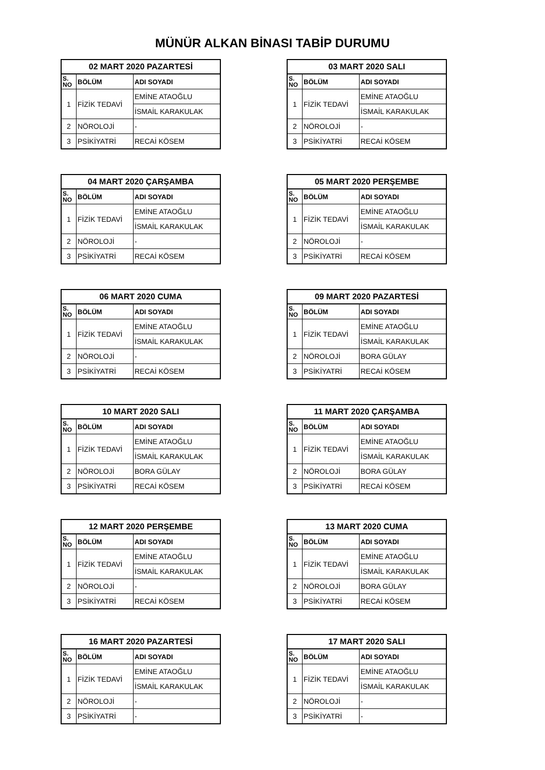MÜNÜR ALKAN BİNASI TABİP DURUMU
| 02 MART 2020 PAZARTESİ | | |
| --- | --- | --- |
| S. NO | BÖLÜM | ADI SOYADI |
| 1 | FİZİK TEDAVİ | EMİNE ATAOĞLU |
| | | İSMAİL KARAKULAK |
| 2 | NÖROLOJİ | - |
| 3 | PSİKİYATRİ | RECAİ KÖSEM |
| 03 MART 2020 SALI | | |
| --- | --- | --- |
| S. NO | BÖLÜM | ADI SOYADI |
| 1 | FİZİK TEDAVİ | EMİNE ATAOĞLU |
| | | İSMAİL KARAKULAK |
| 2 | NÖROLOJİ | - |
| 3 | PSİKİYATRİ | RECAİ KÖSEM |
| 04 MART 2020 ÇARŞAMBA | | |
| --- | --- | --- |
| S. NO | BÖLÜM | ADI SOYADI |
| 1 | FİZİK TEDAVİ | EMİNE ATAOĞLU |
| | | İSMAİL KARAKULAK |
| 2 | NÖROLOJİ | - |
| 3 | PSİKİYATRİ | RECAİ KÖSEM |
| 05 MART 2020 PERŞEMBE | | |
| --- | --- | --- |
| S. NO | BÖLÜM | ADI SOYADI |
| 1 | FİZİK TEDAVİ | EMİNE ATAOĞLU |
| | | İSMAİL KARAKULAK |
| 2 | NÖROLOJİ | - |
| 3 | PSİKİYATRİ | RECAİ KÖSEM |
| 06 MART 2020 CUMA | | |
| --- | --- | --- |
| S. NO | BÖLÜM | ADI SOYADI |
| 1 | FİZİK TEDAVİ | EMİNE ATAOĞLU |
| | | İSMAİL KARAKULAK |
| 2 | NÖROLOJİ | - |
| 3 | PSİKİYATRİ | RECAİ KÖSEM |
| 09 MART 2020 PAZARTESİ | | |
| --- | --- | --- |
| S. NO | BÖLÜM | ADI SOYADI |
| 1 | FİZİK TEDAVİ | EMİNE ATAOĞLU |
| | | İSMAİL KARAKULAK |
| 2 | NÖROLOJİ | BORA GÜLAY |
| 3 | PSİKİYATRİ | RECAİ KÖSEM |
| 10 MART 2020 SALI | | |
| --- | --- | --- |
| S. NO | BÖLÜM | ADI SOYADI |
| 1 | FİZİK TEDAVİ | EMİNE ATAOĞLU |
| | | İSMAİL KARAKULAK |
| 2 | NÖROLOJİ | BORA GÜLAY |
| 3 | PSİKİYATRİ | RECAİ KÖSEM |
| 11 MART 2020 ÇARŞAMBA | | |
| --- | --- | --- |
| S. NO | BÖLÜM | ADI SOYADI |
| 1 | FİZİK TEDAVİ | EMİNE ATAOĞLU |
| | | İSMAİL KARAKULAK |
| 2 | NÖROLOJİ | BORA GÜLAY |
| 3 | PSİKİYATRİ | RECAİ KÖSEM |
| 12 MART 2020 PERŞEMBE | | |
| --- | --- | --- |
| S. NO | BÖLÜM | ADI SOYADI |
| 1 | FİZİK TEDAVİ | EMİNE ATAOĞLU |
| | | İSMAİL KARAKULAK |
| 2 | NÖROLOJİ | - |
| 3 | PSİKİYATRİ | RECAİ KÖSEM |
| 13 MART 2020 CUMA | | |
| --- | --- | --- |
| S. NO | BÖLÜM | ADI SOYADI |
| 1 | FİZİK TEDAVİ | EMİNE ATAOĞLU |
| | | İSMAİL KARAKULAK |
| 2 | NÖROLOJİ | BORA GÜLAY |
| 3 | PSİKİYATRİ | RECAİ KÖSEM |
| 16 MART 2020 PAZARTESİ | | |
| --- | --- | --- |
| S. NO | BÖLÜM | ADI SOYADI |
| 1 | FİZİK TEDAVİ | EMİNE ATAOĞLU |
| | | İSMAİL KARAKULAK |
| 2 | NÖROLOJİ | - |
| 3 | PSİKİYATRİ | - |
| 17 MART 2020 SALI | | |
| --- | --- | --- |
| S. NO | BÖLÜM | ADI SOYADI |
| 1 | FİZİK TEDAVİ | EMİNE ATAOĞLU |
| | | İSMAİL KARAKULAK |
| 2 | NÖROLOJİ | - |
| 3 | PSİKİYATRİ | - |